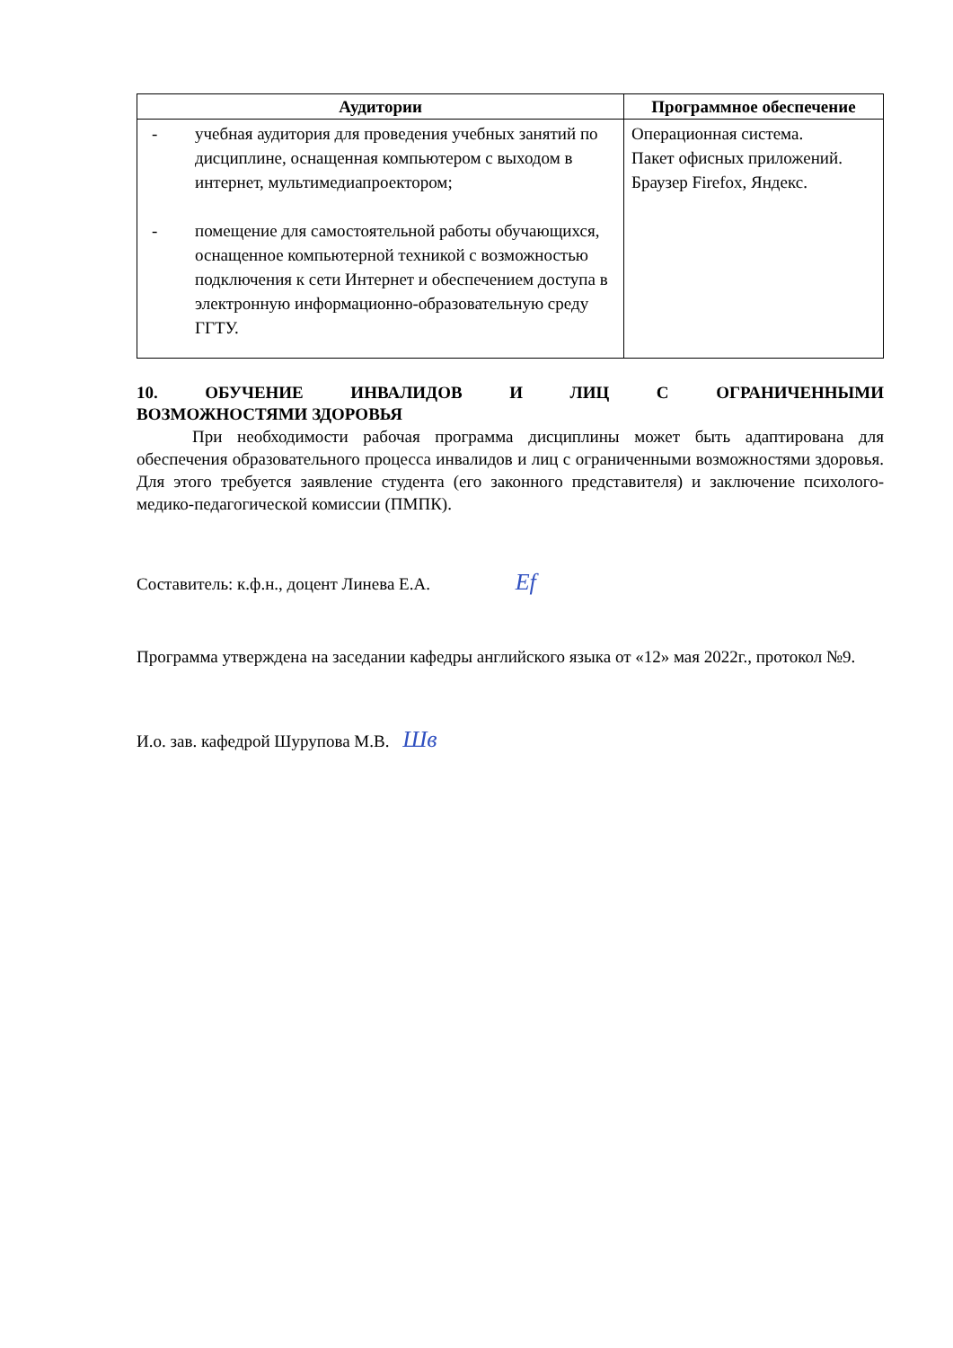| Аудитории | Программное обеспечение |
| --- | --- |
| - учебная аудитория для проведения учебных занятий по дисциплине, оснащенная компьютером с выходом в интернет, мультимедиапроектором; - помещение для самостоятельной работы обучающихся, оснащенное компьютерной техникой с возможностью подключения к сети Интернет и обеспечением доступа в электронную информационно-образовательную среду ГГТУ. | Операционная система. Пакет офисных приложений. Браузер Firefox, Яндекс. |
10. ОБУЧЕНИЕ ИНВАЛИДОВ И ЛИЦ С ОГРАНИЧЕННЫМИ
ВОЗМОЖНОСТЯМИ ЗДОРОВЬЯ
При необходимости рабочая программа дисциплины может быть адаптирована для обеспечения образовательного процесса инвалидов и лиц с ограниченными возможностями здоровья. Для этого требуется заявление студента (его законного представителя) и заключение психолого-медико-педагогической комиссии (ПМПК).
Составитель: к.ф.н., доцент Линева Е.А. Ef
Программа утверждена на заседании кафедры английского языка от «12» мая 2022г., протокол №9.
И.о. зав. кафедрой Шурупова М.В. Шв